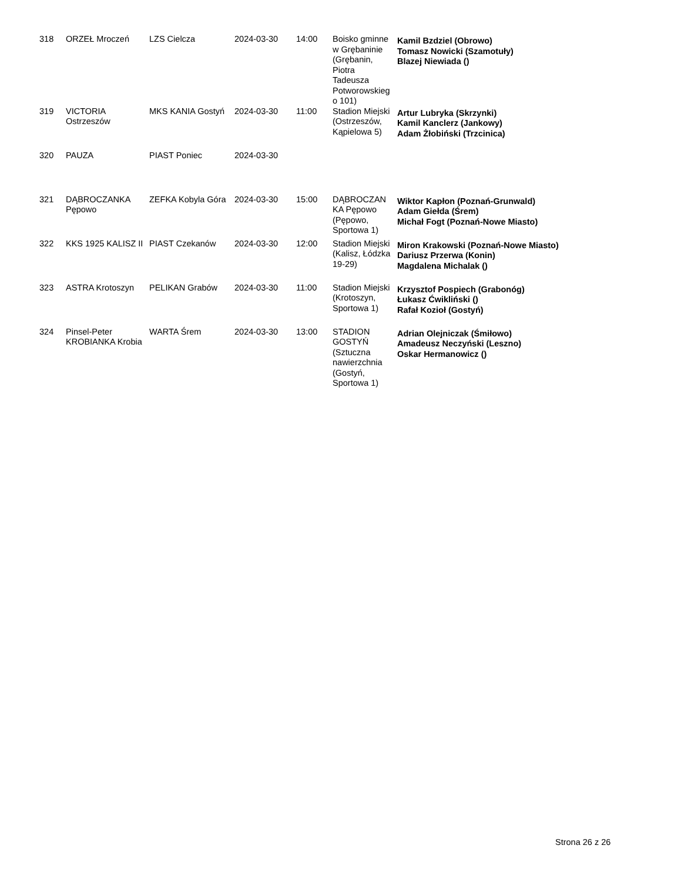| 318 | ORZEŁ Mroczeń | LZS Cielcza | 2024-03-30 | 14:00 | Boisko gminne w Grębaninie (Grębanin, Piotra Tadeusza Potworowskieg o 101) | Kamil Bzdziel (Obrowo) Tomasz Nowicki (Szamotuły) Blazej Niewiada () |
| 319 | VICTORIA Ostrzeszów | MKS KANIA Gostyń | 2024-03-30 | 11:00 | Stadion Miejski (Ostrzeszów, Kąpielowa 5) | Artur Lubryka (Skrzynki) Kamil Kanclerz (Jankowy) Adam Żłobiński (Trzcinica) |
| 320 | PAUZA | PIAST Poniec | 2024-03-30 | | | |
| 321 | DĄBROCZANKA Pępowo | ZEFKA Kobyla Góra | 2024-03-30 | 15:00 | DĄBROCZAN KA Pępowo (Pępowo, Sportowa 1) | Wiktor Kapłon (Poznań-Grunwald) Adam Giełda (Śrem) Michał Fogt (Poznań-Nowe Miasto) |
| 322 | KKS 1925 KALISZ II | PIAST Czekanów | 2024-03-30 | 12:00 | Stadion Miejski (Kalisz, Łódzka 19-29) | Miron Krakowski (Poznań-Nowe Miasto) Dariusz Przerwa (Konin) Magdalena Michalak () |
| 323 | ASTRA Krotoszyn | PELIKAN Grabów | 2024-03-30 | 11:00 | Stadion Miejski (Krotoszyn, Sportowa 1) | Krzysztof Pospiech (Grabonóg) Łukasz Ćwikliński () Rafał Kozioł (Gostyń) |
| 324 | Pinsel-Peter KROBIANKA Krobia | WARTA Śrem | 2024-03-30 | 13:00 | STADION GOSTYŃ (Sztuczna nawierzchnia (Gostyń, Sportowa 1) | Adrian Olejniczak (Śmiłowo) Amadeusz Neczyński (Leszno) Oskar Hermanowicz () |
Strona 26 z 26